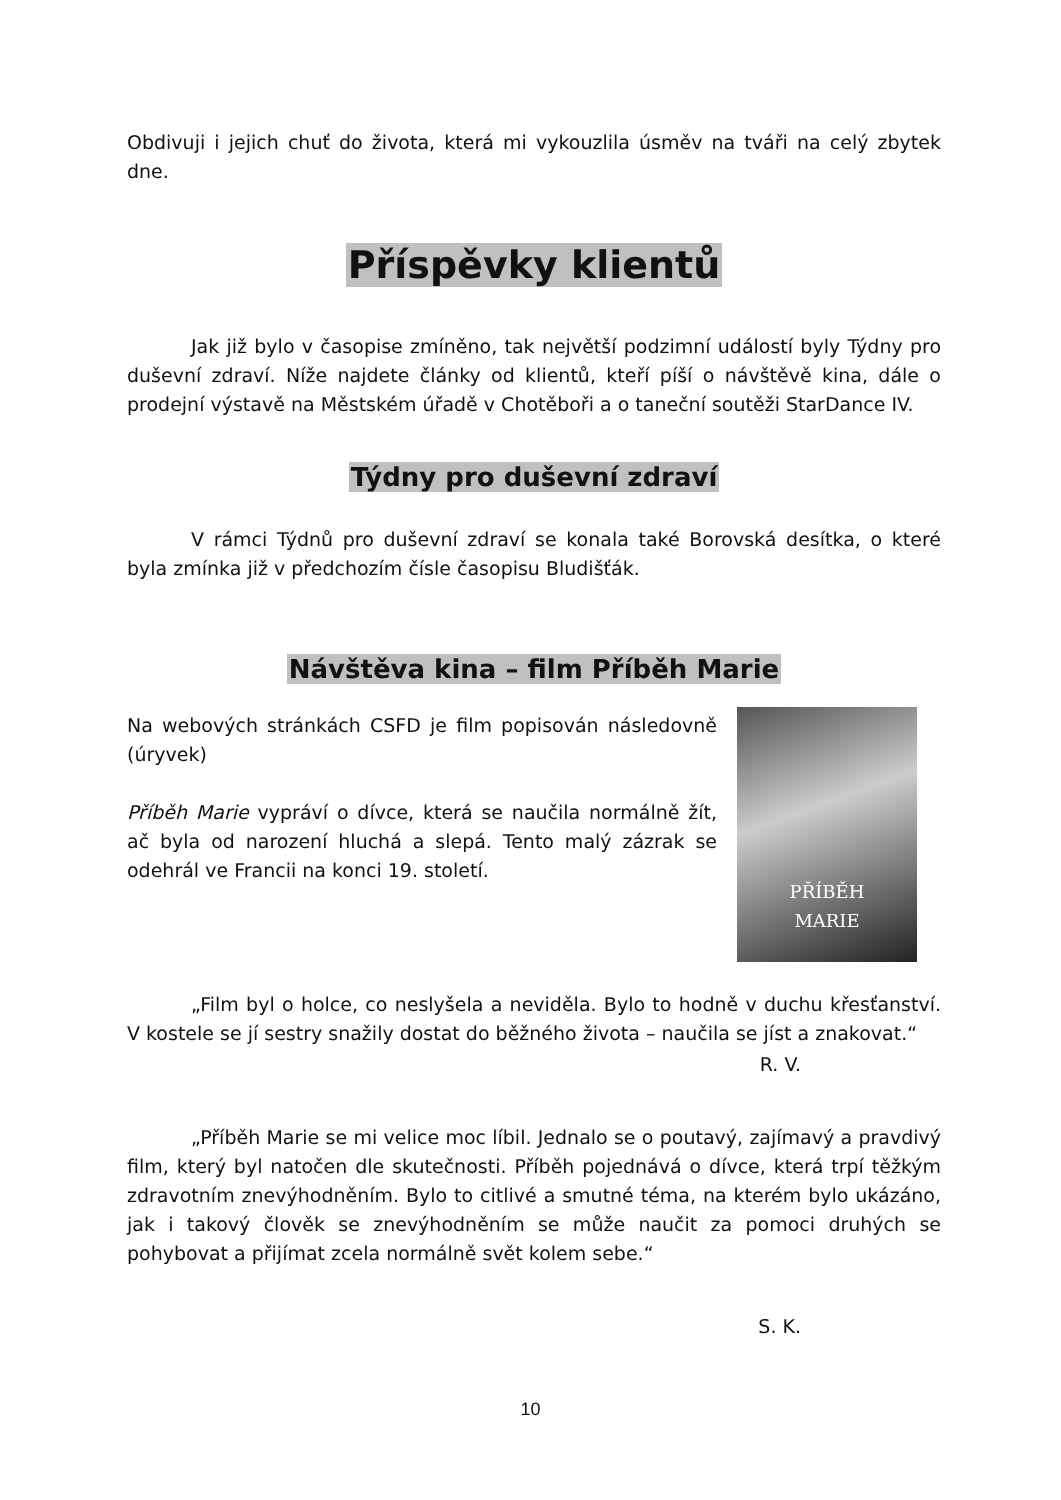Obdivuji i jejich chuť do života, která mi vykouzlila úsměv na tváři na celý zbytek dne.
Příspěvky klientů
Jak již bylo v časopise zmíněno, tak největší podzimní událostí byly Týdny pro duševní zdraví. Níže najdete články od klientů, kteří píší o návštěvě kina, dále o prodejní výstavě na Městském úřadě v Chotěboři a o taneční soutěži StarDance IV.
Týdny pro duševní zdraví
V rámci Týdnů pro duševní zdraví se konala také Borovská desítka, o které byla zmínka již v předchozím čísle časopisu Bludišťák.
Návštěva kina – film Příběh Marie
Na webových stránkách CSFD je film popisován následovně (úryvek)
Příběh Marie vypráví o dívce, která se naučila normálně žít, ač byla od narození hluchá a slepá. Tento malý zázrak se odehrál ve Francii na konci 19. století.
PŘÍBĚH
MARIE
„Film byl o holce, co neslyšela a neviděla. Bylo to hodně v duchu křesťanství. V kostele se jí sestry snažily dostat do běžného života – naučila se jíst a znakovat.“
R. V.
„Příběh Marie se mi velice moc líbil. Jednalo se o poutavý, zajímavý a pravdivý film, který byl natočen dle skutečnosti. Příběh pojednává o dívce, která trpí těžkým zdravotním znevýhodněním. Bylo to citlivé a smutné téma, na kterém bylo ukázáno, jak i takový člověk se znevýhodněním se může naučit za pomoci druhých se pohybovat a přijímat zcela normálně svět kolem sebe.“
S. K.
10